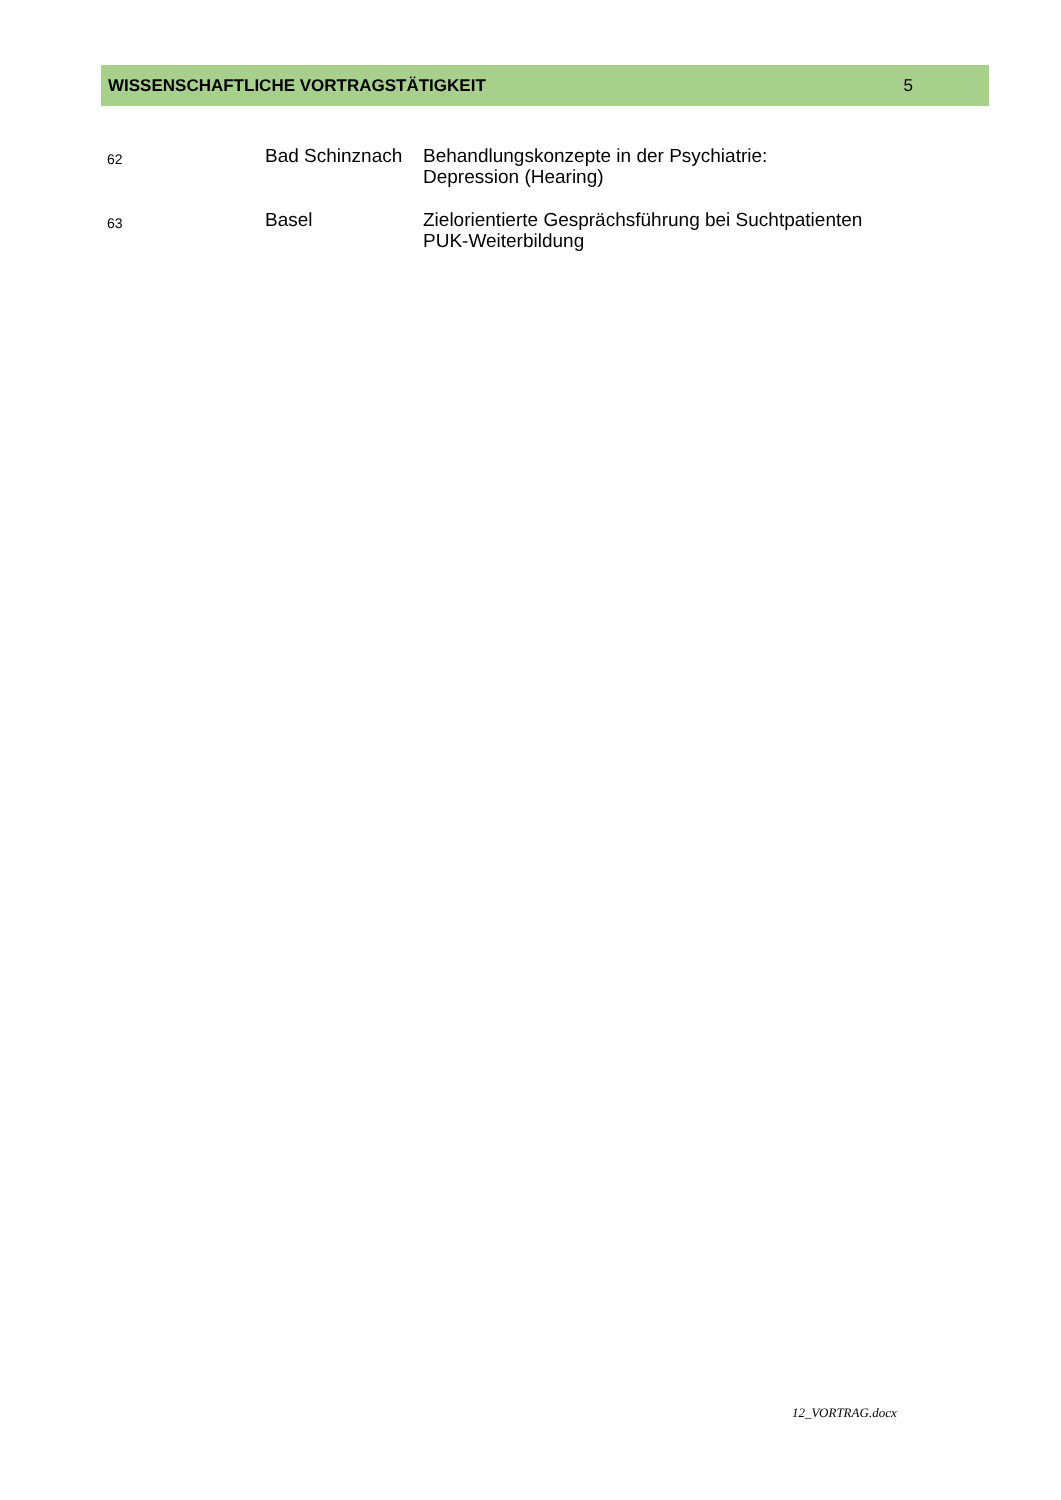WISSENSCHAFTLICHE VORTRAGSTÄTIGKEIT 5
| 62 | Bad Schinznach | Behandlungskonzepte in der Psychiatrie: Depression (Hearing) |
| 63 | Basel | Zielorientierte Gesprächsführung bei Suchtpatienten PUK-Weiterbildung |
12_VORTRAG.docx